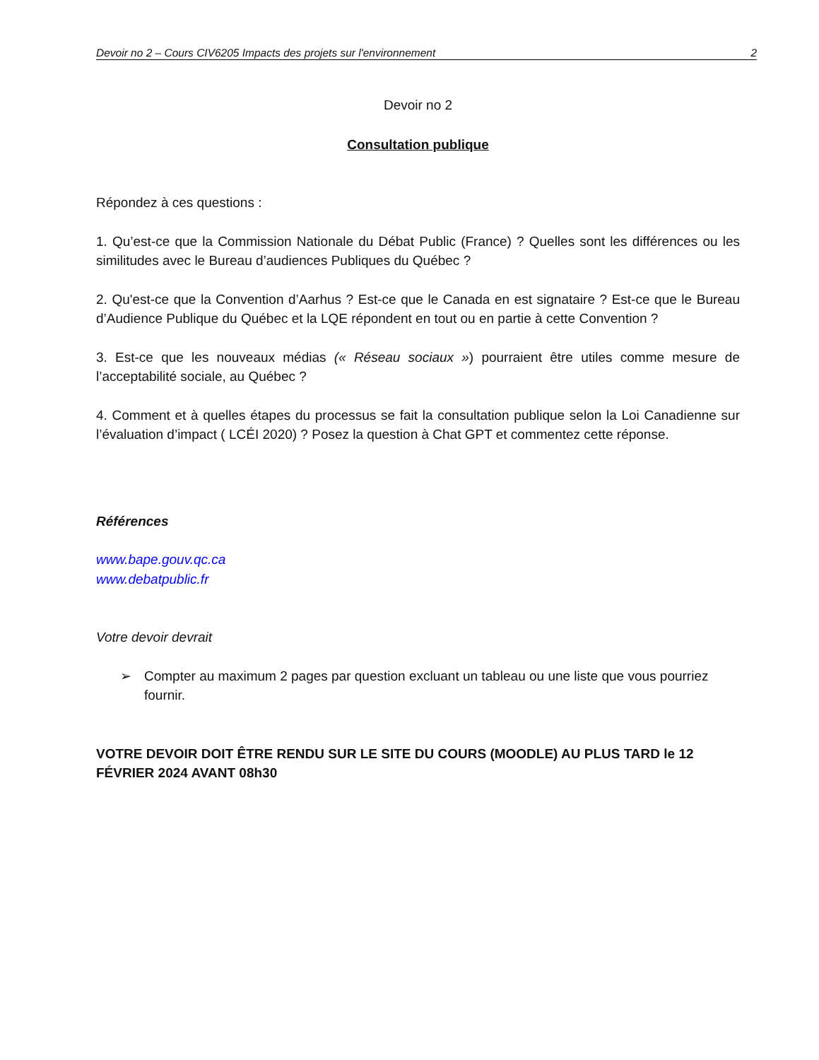Devoir no 2 – Cours CIV6205 Impacts des projets sur l'environnement 2
Devoir no 2
Consultation publique
Répondez à ces questions :
1. Qu’est-ce que la Commission Nationale du Débat Public (France) ? Quelles sont les différences ou les similitudes avec le Bureau d’audiences Publiques du Québec ?
2. Qu'est-ce que la Convention d’Aarhus ? Est-ce que le Canada en est signataire ? Est-ce que le Bureau d’Audience Publique du Québec et la LQE répondent en tout ou en partie à cette Convention ?
3. Est-ce que les nouveaux médias (« Réseau sociaux ») pourraient être utiles comme mesure de l’acceptabilité sociale, au Québec ?
4. Comment et à quelles étapes du processus se fait la consultation publique selon la Loi Canadienne sur l’évaluation d’impact ( LCÉI 2020) ? Posez la question à Chat GPT et commentez cette réponse.
Références
www.bape.gouv.qc.ca
www.debatpublic.fr
Votre devoir devrait
➢ Compter au maximum 2 pages par question excluant un tableau ou une liste que vous pourriez fournir.
VOTRE DEVOIR DOIT ÊTRE RENDU SUR LE SITE DU COURS (MOODLE) AU PLUS TARD le 12 FÉVRIER 2024 AVANT 08h30